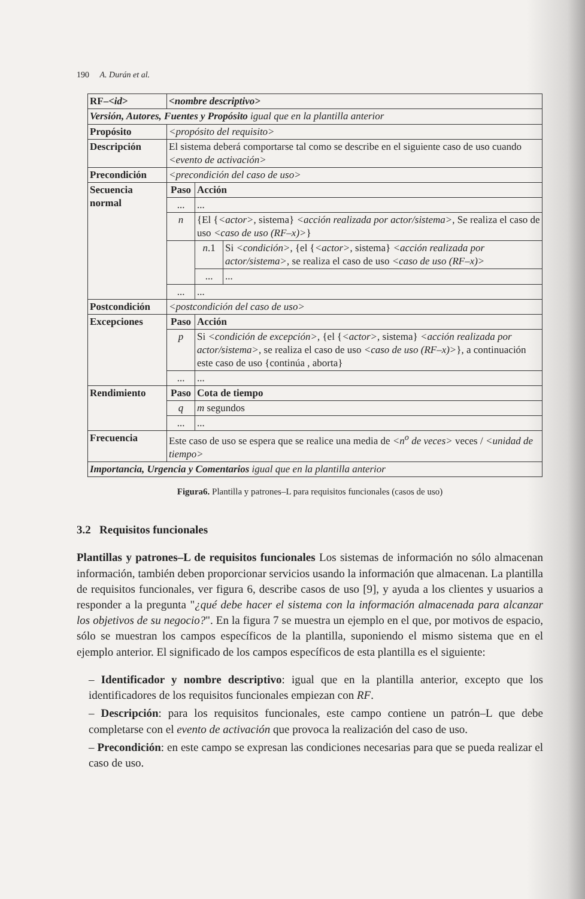190 A. Durán et al.
| RF–< id > | <nombre descriptivo> | | |
| Versión, Autores, Fuentes y Propósito igual que en la plantilla anterior | | | |
| Propósito | <propósito del requisito> | | |
| Descripción | El sistema deberá comportarse tal como se describe en el siguiente caso de uso cuando <evento de activación> | | |
| Precondición | <precondición del caso de uso> | | |
| Secuencia normal | Paso | Acción | |
| | ... | ... | |
| | n | {El { <actor> , sistema} <acción realizada por actor/sistema> , Se realiza el caso de uso <caso de uso (RF–x)> } | |
| | | n .1 | Si <condición> , {el { <actor> , sistema} <acción realizada por actor/sistema> , se realiza el caso de uso <caso de uso (RF–x)> |
| | | ... | ... |
| | ... | ... | |
| Postcondición | <postcondición del caso de uso> | | |
| Excepciones | Paso | Acción | |
| | p | Si <condición de excepción> , {el { <actor> , sistema} <acción realizada por actor/sistema> , se realiza el caso de uso <caso de uso (RF–x)> }, a continuación este caso de uso {continúa , aborta} | |
| | ... | ... | |
| Rendimiento | Paso | Cota de tiempo | |
| | q | m segundos | |
| | ... | ... | |
| Frecuencia | Este caso de uso se espera que se realice una media de <n<sup>o</sup> de veces> veces / <unidad de tiempo> | | |
| Importancia, Urgencia y Comentarios igual que en la plantilla anterior | | | |
Figura6. Plantilla y patrones–L para requisitos funcionales (casos de uso)
3.2 Requisitos funcionales
Plantillas y patrones–L de requisitos funcionales Los sistemas de información no sólo almacenan información, también deben proporcionar servicios usando la información que almacenan. La plantilla de requisitos funcionales, ver figura 6, describe casos de uso [9], y ayuda a los clientes y usuarios a responder a la pregunta "¿qué debe hacer el sistema con la información almacenada para alcanzar los objetivos de su negocio?". En la figura 7 se muestra un ejemplo en el que, por motivos de espacio, sólo se muestran los campos específicos de la plantilla, suponiendo el mismo sistema que en el ejemplo anterior. El significado de los campos específicos de esta plantilla es el siguiente:
– Identificador y nombre descriptivo: igual que en la plantilla anterior, excepto que los identificadores de los requisitos funcionales empiezan con RF.
– Descripción: para los requisitos funcionales, este campo contiene un patrón–L que debe completarse con el evento de activación que provoca la realización del caso de uso.
– Precondición: en este campo se expresan las condiciones necesarias para que se pueda realizar el caso de uso.